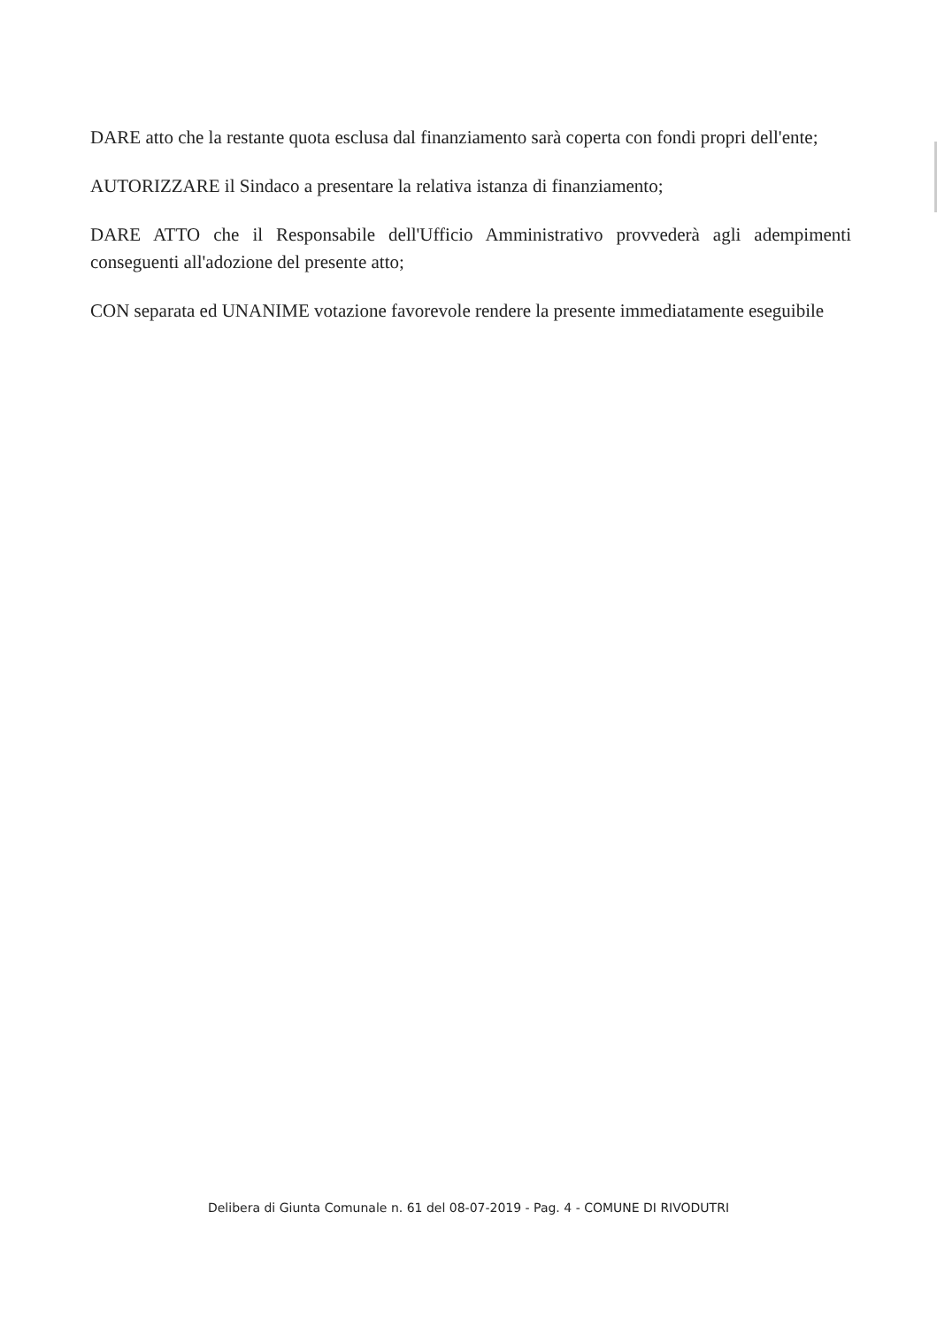DARE atto che la restante quota esclusa dal finanziamento sarà coperta con fondi propri dell'ente;
AUTORIZZARE il Sindaco a presentare la relativa istanza di finanziamento;
DARE ATTO che il Responsabile dell'Ufficio Amministrativo provvederà agli adempimenti conseguenti all'adozione del presente atto;
CON separata ed UNANIME votazione favorevole rendere la presente immediatamente eseguibile
Delibera di Giunta Comunale n. 61 del 08-07-2019 - Pag. 4 - COMUNE DI RIVODUTRI